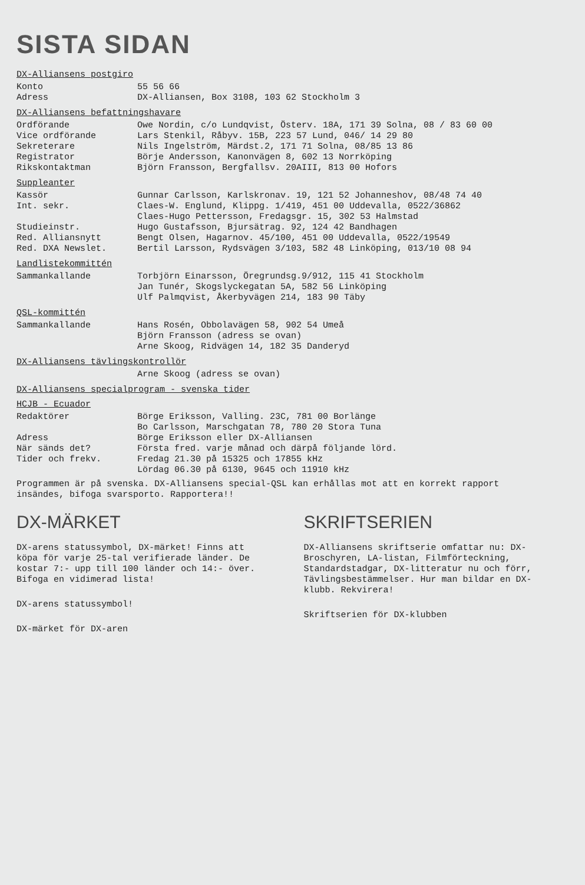SISTA SIDAN
DX-Alliansens postgiro
| Konto | 55 56 66 |
| Adress | DX-Alliansen, Box 3108, 103 62 Stockholm 3 |
DX-Alliansens befattningshavare
| Ordförande | Owe Nordin, c/o Lundqvist, Österv. 18A, 171 39 Solna, 08 / 83 60 00 |
| Vice ordförande | Lars Stenkil, Råbyv. 15B, 223 57 Lund, 046/ 14 29 80 |
| Sekreterare | Nils Ingelström, Märdst.2, 171 71 Solna, 08/85 13 86 |
| Registrator | Börje Andersson, Kanonvägen 8, 602 13 Norrköping |
| Rikskontaktman | Björn Fransson, Bergfallsv. 20AIII, 813 00 Hofors |
Suppleanter
| Kassör | Gunnar Carlsson, Karlskronav. 19, 121 52 Johanneshov, 08/48 74 40 |
| Int. sekr. | Claes-W. Englund, Klippg. 1/419, 451 00 Uddevalla, 0522/36862 |
| | Claes-Hugo Pettersson, Fredagsgr. 15, 302 53 Halmstad |
| Studieinstr. | Hugo Gustafsson, Bjursätrag. 92, 124 42 Bandhagen |
| Red. Alliansnytt | Bengt Olsen, Hagarnov. 45/100, 451 00 Uddevalla, 0522/19549 |
| Red. DXA Newslet. | Bertil Larsson, Rydsvägen 3/103, 582 48 Linköping, 013/10 08 94 |
Landlistekommittén
| Sammankallande | Torbjörn Einarsson, Öregrundsg.9/912, 115 41 Stockholm Jan Tunér, Skogslyckegatan 5A, 582 56 Linköping Ulf Palmqvist, Åkerbyvägen 214, 183 90 Täby |
QSL-kommittén
| Sammankallande | Hans Rosén, Obbolavägen 58, 902 54 Umeå Björn Fransson (adress se ovan) Arne Skoog, Ridvägen 14, 182 35 Danderyd |
DX-Alliansens tävlingskontrollör
| | Arne Skoog (adress se ovan) |
DX-Alliansens specialprogram - svenska tider
HCJB - Ecuador
| Redaktörer | Börge Eriksson, Valling. 23C, 781 00 Borlänge Bo Carlsson, Marschgatan 78, 780 20 Stora Tuna |
| Adress | Börge Eriksson eller DX-Alliansen |
| När sänds det? | Första fred. varje månad och därpå följande lörd. |
| Tider och frekv. | Fredag 21.30 på 15325 och 17855 kHz Lördag 06.30 på 6130, 9645 och 11910 kHz |
Programmen är på svenska. DX-Alliansens special-QSL kan erhållas mot att en korrekt rapport insändes, bifoga svarsporto. Rapportera!!
DX-MÄRKET
DX-arens statussymbol, DX-märket! Finns att köpa för varje 25-tal verifierade länder. De kostar 7:- upp till 100 länder och 14:- över. Bifoga en vidimerad lista!
DX-arens statussymbol!
DX-märket för DX-aren
SKRIFTSERIEN
DX-Alliansens skriftserie omfattar nu: DX-Broschyren, LA-listan, Filmförteckning, Standardstadgar, DX-litteratur nu och förr, Tävlingsbestämmelser. Hur man bildar en DX-klubb. Rekvirera!
Skriftserien för DX-klubben